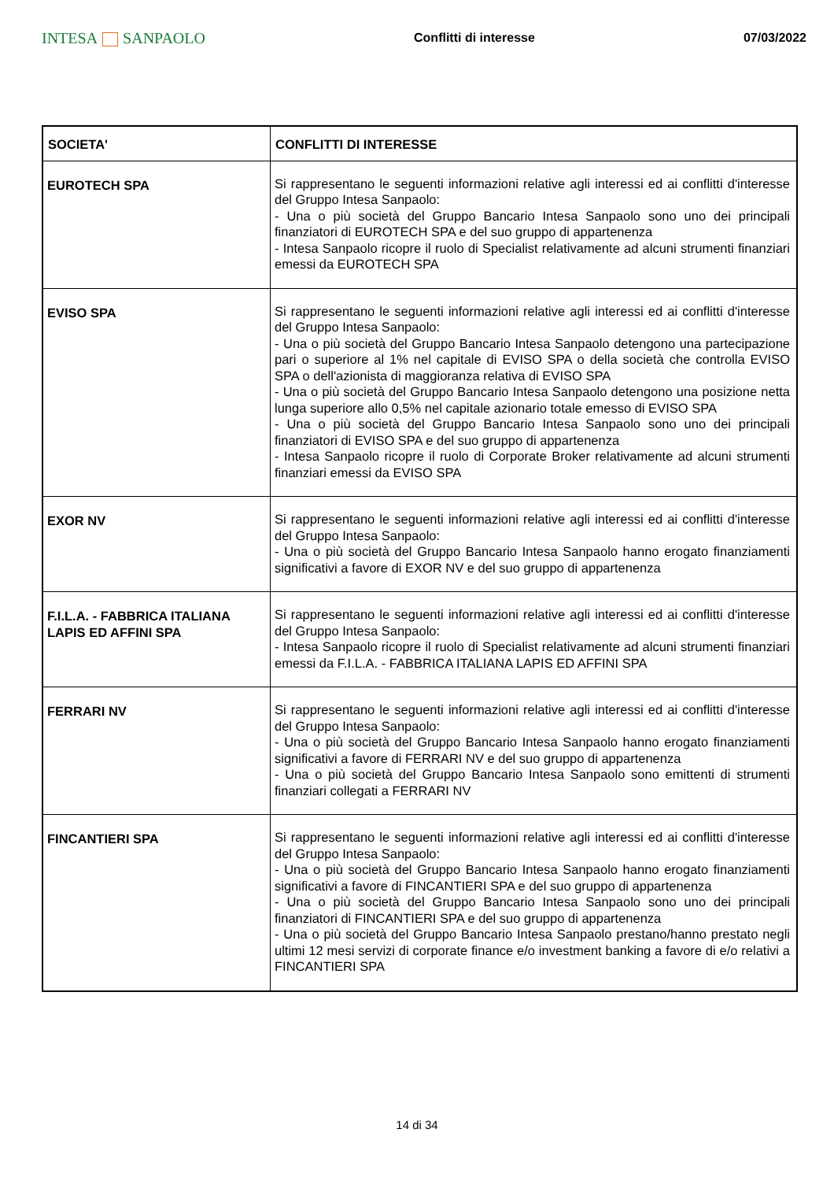INTESA SANPAOLO
Conflitti di interesse 07/03/2022
| SOCIETA' | CONFLITTI DI INTERESSE |
| --- | --- |
| EUROTECH SPA | Si rappresentano le seguenti informazioni relative agli interessi ed ai conflitti d'interesse del Gruppo Intesa Sanpaolo: - Una o più società del Gruppo Bancario Intesa Sanpaolo sono uno dei principali finanziatori di EUROTECH SPA e del suo gruppo di appartenenza - Intesa Sanpaolo ricopre il ruolo di Specialist relativamente ad alcuni strumenti finanziari emessi da EUROTECH SPA |
| EVISO SPA | Si rappresentano le seguenti informazioni relative agli interessi ed ai conflitti d'interesse del Gruppo Intesa Sanpaolo: - Una o più società del Gruppo Bancario Intesa Sanpaolo detengono una partecipazione pari o superiore al 1% nel capitale di EVISO SPA o della società che controlla EVISO SPA o dell'azionista di maggioranza relativa di EVISO SPA - Una o più società del Gruppo Bancario Intesa Sanpaolo detengono una posizione netta lunga superiore allo 0,5% nel capitale azionario totale emesso di EVISO SPA - Una o più società del Gruppo Bancario Intesa Sanpaolo sono uno dei principali finanziatori di EVISO SPA e del suo gruppo di appartenenza - Intesa Sanpaolo ricopre il ruolo di Corporate Broker relativamente ad alcuni strumenti finanziari emessi da EVISO SPA |
| EXOR NV | Si rappresentano le seguenti informazioni relative agli interessi ed ai conflitti d'interesse del Gruppo Intesa Sanpaolo: - Una o più società del Gruppo Bancario Intesa Sanpaolo hanno erogato finanziamenti significativi a favore di EXOR NV e del suo gruppo di appartenenza |
| F.I.L.A. - FABBRICA ITALIANA LAPIS ED AFFINI SPA | Si rappresentano le seguenti informazioni relative agli interessi ed ai conflitti d'interesse del Gruppo Intesa Sanpaolo: - Intesa Sanpaolo ricopre il ruolo di Specialist relativamente ad alcuni strumenti finanziari emessi da F.I.L.A. - FABBRICA ITALIANA LAPIS ED AFFINI SPA |
| FERRARI NV | Si rappresentano le seguenti informazioni relative agli interessi ed ai conflitti d'interesse del Gruppo Intesa Sanpaolo: - Una o più società del Gruppo Bancario Intesa Sanpaolo hanno erogato finanziamenti significativi a favore di FERRARI NV e del suo gruppo di appartenenza - Una o più società del Gruppo Bancario Intesa Sanpaolo sono emittenti di strumenti finanziari collegati a FERRARI NV |
| FINCANTIERI SPA | Si rappresentano le seguenti informazioni relative agli interessi ed ai conflitti d'interesse del Gruppo Intesa Sanpaolo: - Una o più società del Gruppo Bancario Intesa Sanpaolo hanno erogato finanziamenti significativi a favore di FINCANTIERI SPA e del suo gruppo di appartenenza - Una o più società del Gruppo Bancario Intesa Sanpaolo sono uno dei principali finanziatori di FINCANTIERI SPA e del suo gruppo di appartenenza - Una o più società del Gruppo Bancario Intesa Sanpaolo prestano/hanno prestato negli ultimi 12 mesi servizi di corporate finance e/o investment banking a favore di e/o relativi a FINCANTIERI SPA |
14 di 34